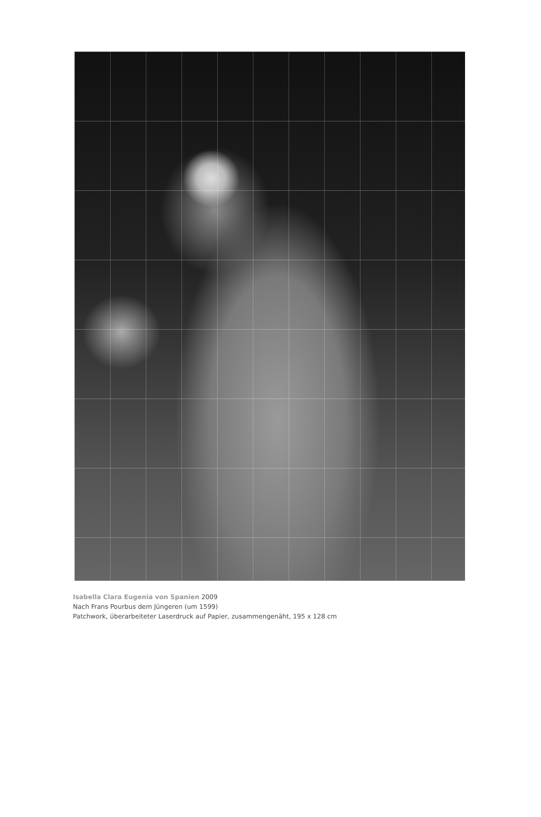Isabella Clara Eugenia von Spanien 2009
Nach Frans Pourbus dem Jüngeren (um 1599)
Patchwork, überarbeiteter Laserdruck auf Papier, zusammengenäht, 195 x 128 cm